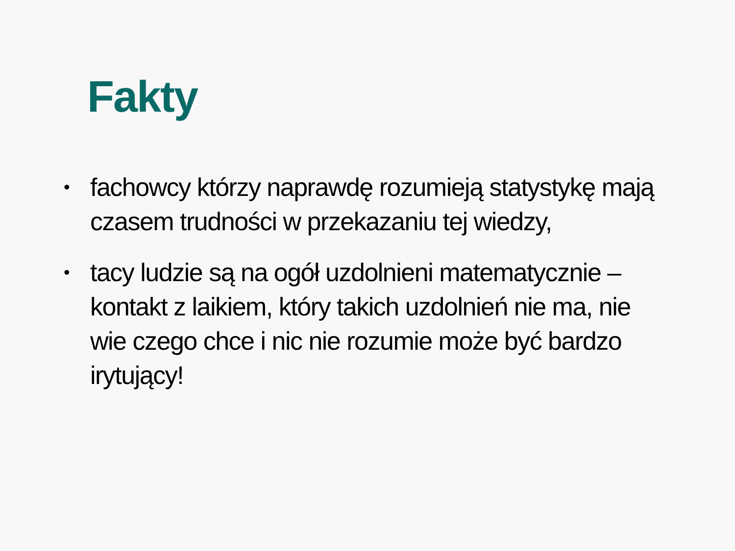Fakty
• fachowcy którzy naprawdę rozumieją statystykę mają czasem trudności w przekazaniu tej wiedzy,
• tacy ludzie są na ogół uzdolnieni matematycznie – kontakt z laikiem, który takich uzdolnień nie ma, nie wie czego chce i nic nie rozumie może być bardzo irytujący!